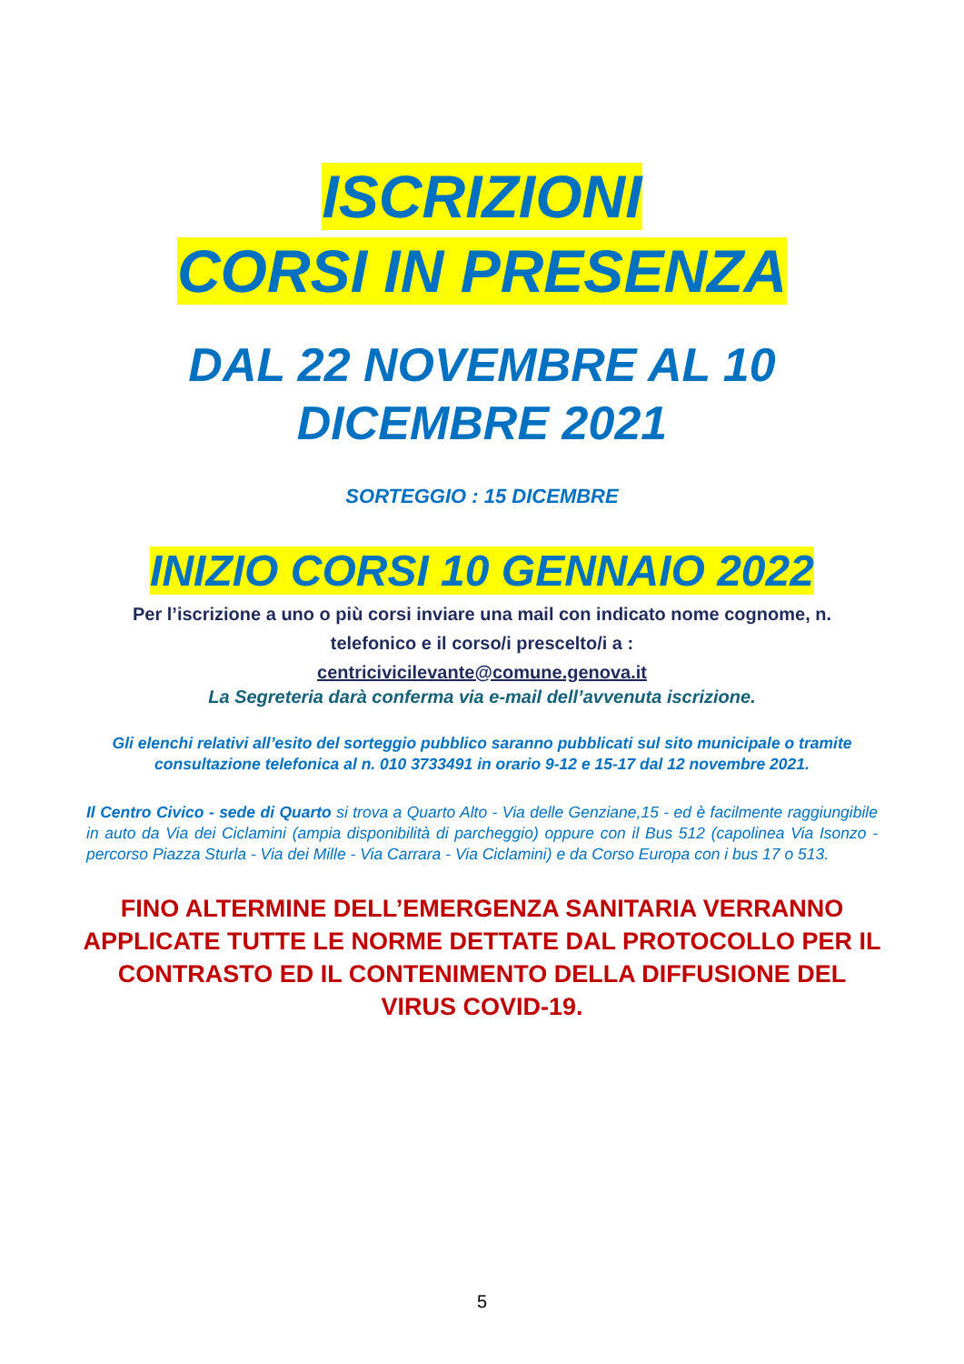ISCRIZIONI
CORSI IN PRESENZA
DAL 22 NOVEMBRE AL 10
DICEMBRE 2021
SORTEGGIO : 15 DICEMBRE
INIZIO CORSI 10 GENNAIO 2022
Per l’iscrizione a uno o più corsi inviare una mail con indicato nome cognome, n. telefonico e il corso/i prescelto/i a :
centricivicilevante@comune.genova.it
La Segreteria darà conferma via e-mail dell’avvenuta iscrizione.
Gli elenchi relativi all’esito del sorteggio pubblico saranno pubblicati sul sito municipale o tramite consultazione telefonica al n. 010 3733491 in orario 9-12 e 15-17 dal 12 novembre 2021.
Il Centro Civico - sede di Quarto si trova a Quarto Alto - Via delle Genziane,15 - ed è facilmente raggiungibile in auto da Via dei Ciclamini (ampia disponibilità di parcheggio) oppure con il Bus 512 (capolinea Via Isonzo - percorso Piazza Sturla - Via dei Mille - Via Carrara - Via Ciclamini) e da Corso Europa con i bus 17 o 513.
FINO ALTERMINE DELL’EMERGENZA SANITARIA VERRANNO APPLICATE TUTTE LE NORME DETTATE DAL PROTOCOLLO PER IL CONTRASTO ED IL CONTENIMENTO DELLA DIFFUSIONE DEL VIRUS COVID-19.
5